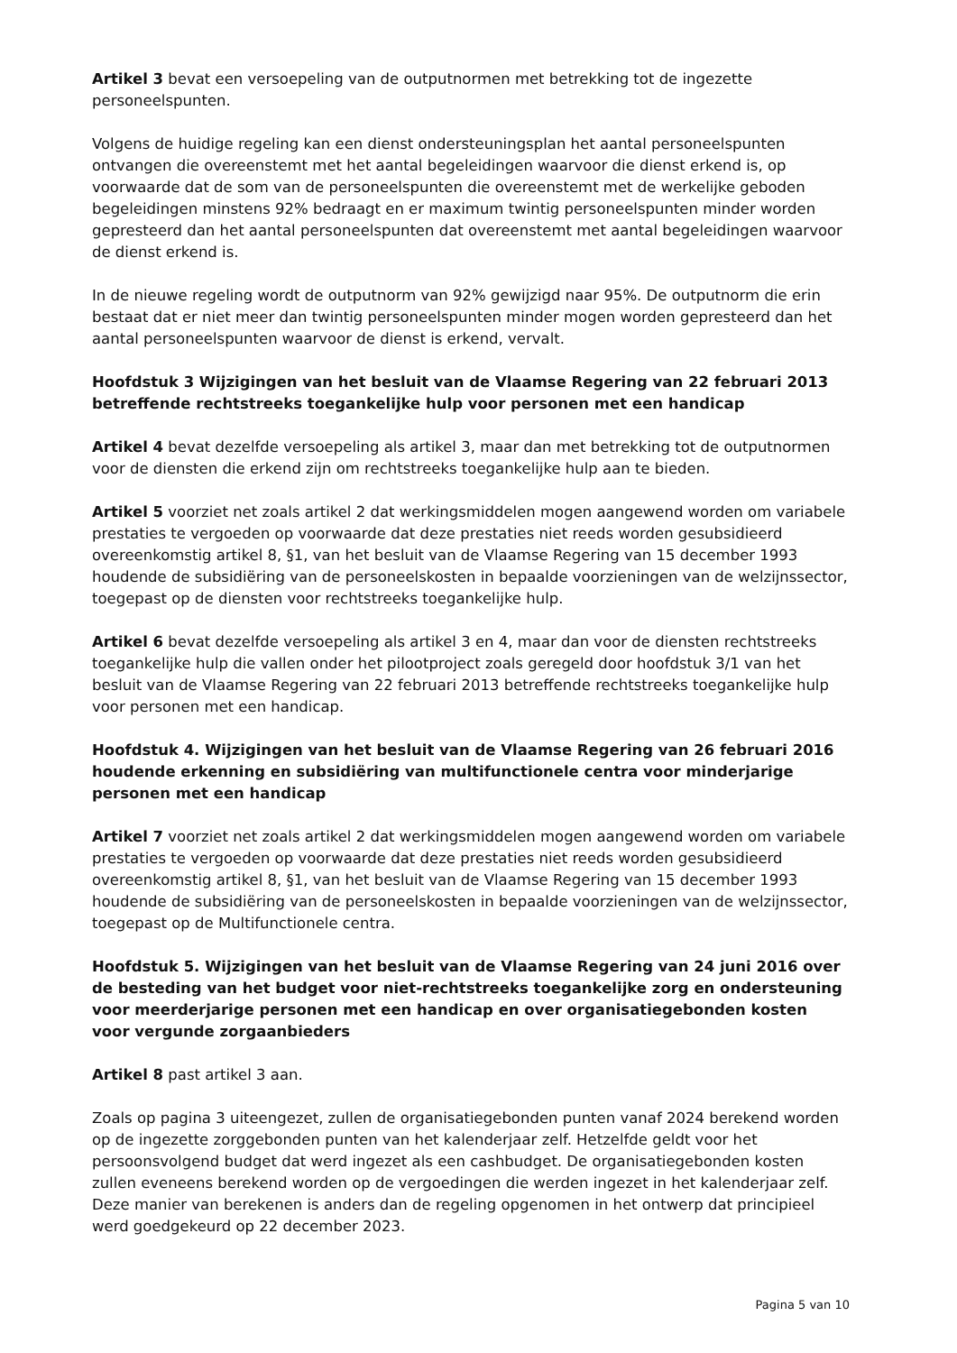Artikel 3 bevat een versoepeling van de outputnormen met betrekking tot de ingezette personeelspunten.
Volgens de huidige regeling kan een dienst ondersteuningsplan het aantal personeelspunten ontvangen die overeenstemt met het aantal begeleidingen waarvoor die dienst erkend is, op voorwaarde dat de som van de personeelspunten die overeenstemt met de werkelijke geboden begeleidingen minstens 92% bedraagt en er maximum twintig personeelspunten minder worden gepresteerd dan het aantal personeelspunten dat overeenstemt met aantal begeleidingen waarvoor de dienst erkend is.
In de nieuwe regeling wordt de outputnorm van 92% gewijzigd naar 95%. De outputnorm die erin bestaat dat er niet meer dan twintig personeelspunten minder mogen worden gepresteerd dan het aantal personeelspunten waarvoor de dienst is erkend, vervalt.
Hoofdstuk 3 Wijzigingen van het besluit van de Vlaamse Regering van 22 februari 2013 betreffende rechtstreeks toegankelijke hulp voor personen met een handicap
Artikel 4 bevat dezelfde versoepeling als artikel 3, maar dan met betrekking tot de outputnormen voor de diensten die erkend zijn om rechtstreeks toegankelijke hulp aan te bieden.
Artikel 5 voorziet net zoals artikel 2 dat werkingsmiddelen mogen aangewend worden om variabele prestaties te vergoeden op voorwaarde dat deze prestaties niet reeds worden gesubsidieerd overeenkomstig artikel 8, §1, van het besluit van de Vlaamse Regering van 15 december 1993 houdende de subsidiëring van de personeelskosten in bepaalde voorzieningen van de welzijnssector, toegepast op de diensten voor rechtstreeks toegankelijke hulp.
Artikel 6 bevat dezelfde versoepeling als artikel 3 en 4, maar dan voor de diensten rechtstreeks toegankelijke hulp die vallen onder het pilootproject zoals geregeld door hoofdstuk 3/1 van het besluit van de Vlaamse Regering van 22 februari 2013 betreffende rechtstreeks toegankelijke hulp voor personen met een handicap.
Hoofdstuk 4. Wijzigingen van het besluit van de Vlaamse Regering van 26 februari 2016 houdende erkenning en subsidiëring van multifunctionele centra voor minderjarige personen met een handicap
Artikel 7 voorziet net zoals artikel 2 dat werkingsmiddelen mogen aangewend worden om variabele prestaties te vergoeden op voorwaarde dat deze prestaties niet reeds worden gesubsidieerd overeenkomstig artikel 8, §1, van het besluit van de Vlaamse Regering van 15 december 1993 houdende de subsidiëring van de personeelskosten in bepaalde voorzieningen van de welzijnssector, toegepast op de Multifunctionele centra.
Hoofdstuk 5. Wijzigingen van het besluit van de Vlaamse Regering van 24 juni 2016 over de besteding van het budget voor niet-rechtstreeks toegankelijke zorg en ondersteuning voor meerderjarige personen met een handicap en over organisatiegebonden kosten voor vergunde zorgaanbieders
Artikel 8 past artikel 3 aan.
Zoals op pagina 3 uiteengezet, zullen de organisatiegebonden punten vanaf 2024 berekend worden op de ingezette zorggebonden punten van het kalenderjaar zelf. Hetzelfde geldt voor het persoonsvolgend budget dat werd ingezet als een cashbudget. De organisatiegebonden kosten zullen eveneens berekend worden op de vergoedingen die werden ingezet in het kalenderjaar zelf. Deze manier van berekenen is anders dan de regeling opgenomen in het ontwerp dat principieel werd goedgekeurd op 22 december 2023.
Pagina 5 van 10